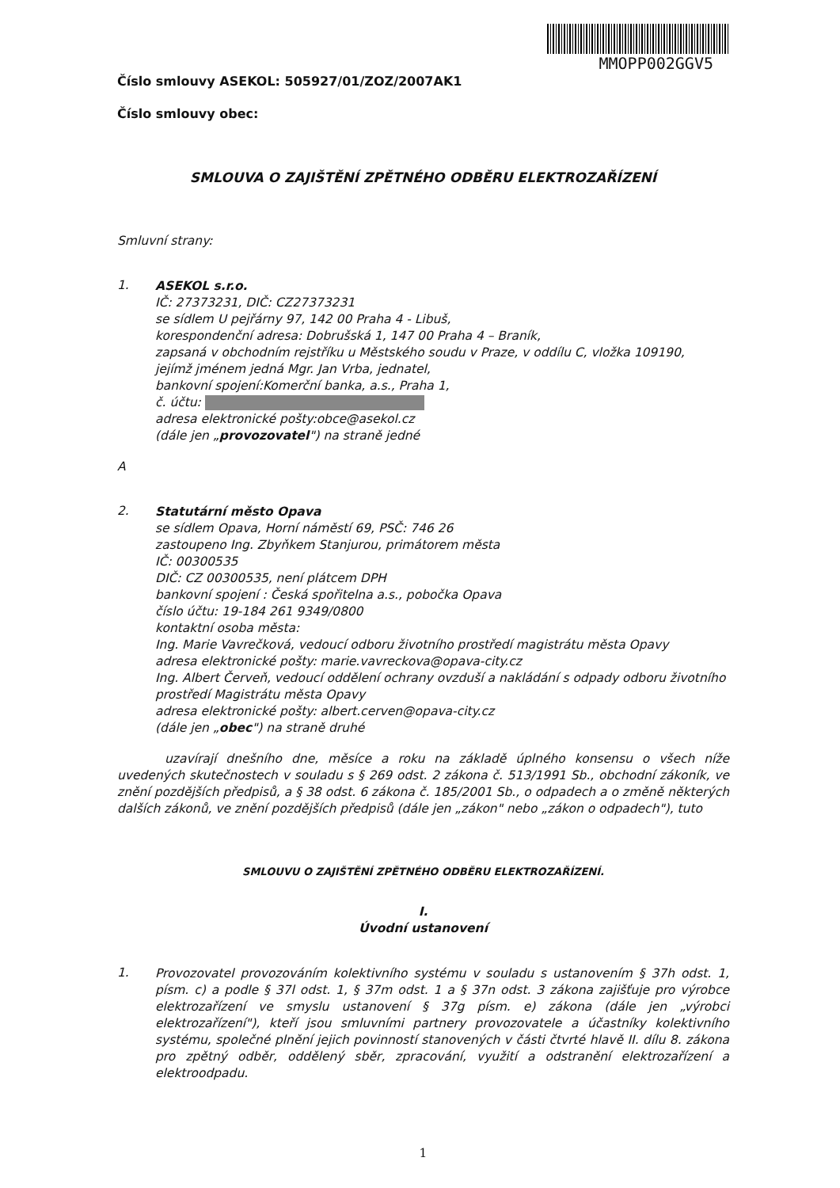Číslo smlouvy ASEKOL: 505927/01/ZOZ/2007AK1
Číslo smlouvy obec:
MMOPP002GGV5
SMLOUVA O ZAJIŠTĚNÍ ZPĚTNÉHO ODBĚRU ELEKTROZAŘÍZENÍ
Smluvní strany:
1.
ASEKOL s.r.o.
IČ: 27373231, DIČ: CZ27373231
se sídlem U pejřárny 97, 142 00 Praha 4 - Libuš,
korespondenční adresa: Dobrušská 1, 147 00 Praha 4 – Braník,
zapsaná v obchodním rejstříku u Městského soudu v Praze, v oddílu C, vložka 109190,
jejímž jménem jedná Mgr. Jan Vrba, jednatel,
bankovní spojení:Komerční banka, a.s., Praha 1,
č. účtu:
adresa elektronické pošty:obce@asekol.cz
(dále jen „provozovatel") na straně jedné
A
2.
Statutární město Opava
se sídlem Opava, Horní náměstí 69, PSČ: 746 26
zastoupeno Ing. Zbyňkem Stanjurou, primátorem města
IČ: 00300535
DIČ: CZ 00300535, není plátcem DPH
bankovní spojení : Česká spořitelna a.s., pobočka Opava
číslo účtu: 19-184 261 9349/0800
kontaktní osoba města:
Ing. Marie Vavrečková, vedoucí odboru životního prostředí magistrátu města Opavy
adresa elektronické pošty: marie.vavreckova@opava-city.cz
Ing. Albert Červeň, vedoucí oddělení ochrany ovzduší a nakládání s odpady odboru životního prostředí Magistrátu města Opavy
adresa elektronické pošty: albert.cerven@opava-city.cz
(dále jen „obec") na straně druhé
uzavírají dnešního dne, měsíce a roku na základě úplného konsensu o všech níže uvedených skutečnostech v souladu s § 269 odst. 2 zákona č. 513/1991 Sb., obchodní zákoník, ve znění pozdějších předpisů, a § 38 odst. 6 zákona č. 185/2001 Sb., o odpadech a o změně některých dalších zákonů, ve znění pozdějších předpisů (dále jen „zákon" nebo „zákon o odpadech"), tuto
SMLOUVU O ZAJIŠTĚNÍ ZPĚTNÉHO ODBĚRU ELEKTROZAŘÍZENÍ.
I.
Úvodní ustanovení
1.
Provozovatel provozováním kolektivního systému v souladu s ustanovením § 37h odst. 1, písm. c) a podle § 37l odst. 1, § 37m odst. 1 a § 37n odst. 3 zákona zajišťuje pro výrobce elektrozařízení ve smyslu ustanovení § 37g písm. e) zákona (dále jen „výrobci elektrozařízení"), kteří jsou smluvními partnery provozovatele a účastníky kolektivního systému, společné plnění jejich povinností stanovených v části čtvrté hlavě II. dílu 8. zákona pro zpětný odběr, oddělený sběr, zpracování, využití a odstranění elektrozařízení a elektroodpadu.
1